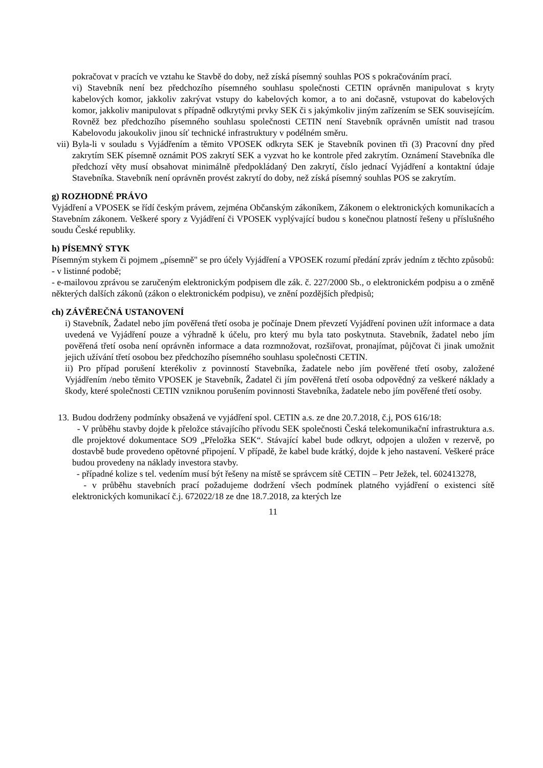pokračovat v pracích ve vztahu ke Stavbě do doby, než získá písemný souhlas POS s pokračováním prací.
vi) Stavebník není bez předchozího písemného souhlasu společnosti CETIN oprávněn manipulovat s kryty kabelových komor, jakkoliv zakrývat vstupy do kabelových komor, a to ani dočasně, vstupovat do kabelových komor, jakkoliv manipulovat s případně odkrytými prvky SEK či s jakýmkoliv jiným zařízením se SEK souvisejícím. Rovněž bez předchozího písemného souhlasu společnosti CETIN není Stavebník oprávněn umístit nad trasou Kabelovodu jakoukoliv jinou síť technické infrastruktury v podélném směru.
vii)
Byla-li v souladu s Vyjádřením a těmito VPOSEK odkryta SEK je Stavebník povinen tři (3) Pracovní dny před zakrytím SEK písemně oznámit POS zakrytí SEK a vyzvat ho ke kontrole před zakrytím. Oznámení Stavebníka dle předchozí věty musí obsahovat minimálně předpokládaný Den zakrytí, číslo jednací Vyjádření a kontaktní údaje Stavebníka. Stavebník není oprávněn provést zakrytí do doby, než získá písemný souhlas POS se zakrytím.
g) ROZHODNÉ PRÁVO
Vyjádření a VPOSEK se řídí českým právem, zejména Občanským zákoníkem, Zákonem o elektronických komunikacích a Stavebním zákonem. Veškeré spory z Vyjádření či VPOSEK vyplývající budou s konečnou platností řešeny u příslušného soudu České republiky.
h) PÍSEMNÝ STYK
Písemným stykem či pojmem „písemně" se pro účely Vyjádření a VPOSEK rozumí předání zpráv jedním z těchto způsobů:
- v listinné podobě;
- e-mailovou zprávou se zaručeným elektronickým podpisem dle zák. č. 227/2000 Sb., o elektronickém podpisu a o změně některých dalších zákonů (zákon o elektronickém podpisu), ve znění pozdějších předpisů;
ch) ZÁVĚREČNÁ USTANOVENÍ
i) Stavebník, Žadatel nebo jím pověřená třetí osoba je počínaje Dnem převzetí Vyjádření povinen užít informace a data uvedená ve Vyjádření pouze a výhradně k účelu, pro který mu byla tato poskytnuta. Stavebník, žadatel nebo jím pověřená třetí osoba není oprávněn informace a data rozmnožovat, rozšiřovat, pronajímat, půjčovat či jinak umožnit jejich užívání třetí osobou bez předchozího písemného souhlasu společnosti CETIN.
ii) Pro případ porušení kterékoliv z povinností Stavebníka, žadatele nebo jím pověřené třetí osoby, založené Vyjádřením /nebo těmito VPOSEK je Stavebník, Žadatel či jím pověřená třetí osoba odpovědný za veškeré náklady a škody, které společnosti CETIN vzniknou porušením povinnosti Stavebníka, žadatele nebo jím pověřené třetí osoby.
13. Budou dodrženy podmínky obsažená ve vyjádření spol. CETIN a.s. ze dne 20.7.2018, č.j, POS 616/18:
- V průběhu stavby dojde k přeložce stávajícího přívodu SEK společnosti Česká telekomunikační infrastruktura a.s. dle projektové dokumentace SO9 „Přeložka SEK“. Stávající kabel bude odkryt, odpojen a uložen v rezervě, po dostavbě bude provedeno opětovné připojení. V případě, že kabel bude krátký, dojde k jeho nastavení. Veškeré práce budou provedeny na náklady investora stavby.
- případné kolize s tel. vedením musí být řešeny na místě se správcem sítě CETIN – Petr Ježek, tel. 602413278,
- v průběhu stavebních prací požadujeme dodržení všech podmínek platného vyjádření o existenci sítě elektronických komunikací č.j. 672022/18 ze dne 18.7.2018, za kterých lze
11